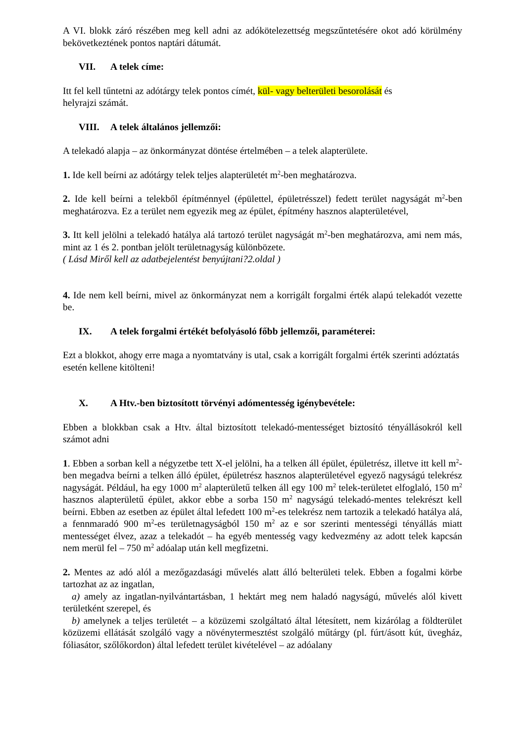A VI. blokk záró részében meg kell adni az adókötelezettség megszűntetésére okot adó körülmény bekövetkeztének pontos naptári dátumát.
VII. A telek címe:
Itt fel kell tűntetni az adótárgy telek pontos címét, kül- vagy belterületi besorolását és
helyrajzi számát.
VIII. A telek általános jellemzői:
A telekadó alapja – az önkormányzat döntése értelmében – a telek alapterülete.
1. Ide kell beírni az adótárgy telek teljes alapterületét m<sup>2</sup>-ben meghatározva.
2. Ide kell beírni a telekből építménnyel (épülettel, épületrésszel) fedett terület nagyságát m<sup>2</sup>-ben meghatározva. Ez a terület nem egyezik meg az épület, építmény hasznos alapterületével,
3. Itt kell jelölni a telekadó hatálya alá tartozó terület nagyságát m<sup>2</sup>-ben meghatározva, ami nem más, mint az 1 és 2. pontban jelölt területnagyság különbözete.
( Lásd Miről kell az adatbejelentést benyújtani?2.oldal )
4. Ide nem kell beírni, mivel az önkormányzat nem a korrigált forgalmi érték alapú telekadót vezette be.
IX. A telek forgalmi értékét befolyásoló főbb jellemzői, paraméterei:
Ezt a blokkot, ahogy erre maga a nyomtatvány is utal, csak a korrigált forgalmi érték szerinti adóztatás esetén kellene kitölteni!
X. A Htv.-ben biztosított törvényi adómentesség igénybevétele:
Ebben a blokkban csak a Htv. által biztosított telekadó-mentességet biztosító tényállásokról kell számot adni
1. Ebben a sorban kell a négyzetbe tett X-el jelölni, ha a telken áll épület, épületrész, illetve itt kell m<sup>2</sup>-ben megadva beírni a telken álló épület, épületrész hasznos alapterületével egyező nagyságú telekrész nagyságát. Például, ha egy 1000 m<sup>2</sup> alapterületű telken áll egy 100 m<sup>2</sup> telek-területet elfoglaló, 150 m<sup>2</sup> hasznos alapterületű épület, akkor ebbe a sorba 150 m<sup>2</sup> nagyságú telekadó-mentes telekrészt kell beírni. Ebben az esetben az épület által lefedett 100 m<sup>2</sup>-es telekrész nem tartozik a telekadó hatálya alá, a fennmaradó 900 m<sup>2</sup>-es területnagyságból 150 m<sup>2</sup> az e sor szerinti mentességi tényállás miatt mentességet élvez, azaz a telekadót – ha egyéb mentesség vagy kedvezmény az adott telek kapcsán nem merül fel – 750 m<sup>2</sup> adóalap után kell megfizetni.
2. Mentes az adó alól a mezőgazdasági művelés alatt álló belterületi telek. Ebben a fogalmi körbe tartozhat az az ingatlan,
a) amely az ingatlan-nyilvántartásban, 1 hektárt meg nem haladó nagyságú, művelés alól kivett területként szerepel, és
b) amelynek a teljes területét – a közüzemi szolgáltató által létesített, nem kizárólag a földterület közüzemi ellátását szolgáló vagy a növénytermesztést szolgáló műtárgy (pl. fúrt/ásott kút, üvegház, fóliasátor, szőlőkordon) által lefedett terület kivételével – az adóalany